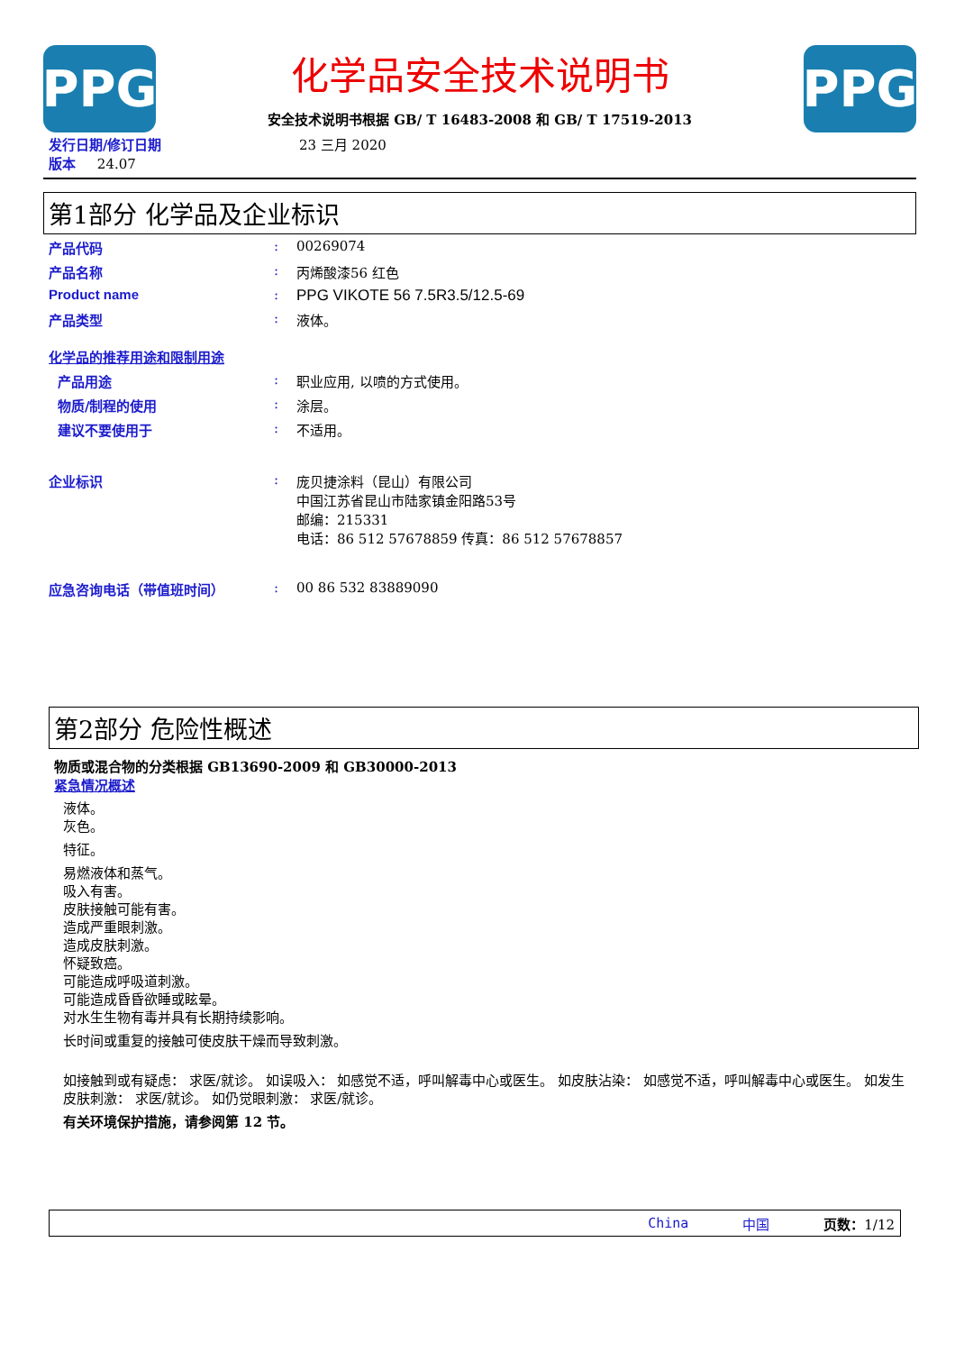PPG
化学品安全技术说明书
安全技术说明书根据 GB/ T 16483-2008 和 GB/ T 17519-2013
PPG
发行日期/修订日期 23 三月 2020
版本 24.07
第1部分 化学品及企业标识
产品代码: 00269074
产品名称: 丙烯酸漆56 红色
Product name: PPG VIKOTE 56 7.5R3.5/12.5-69
产品类型: 液体。
化学品的推荐用途和限制用途
产品用途: 职业应用, 以喷的方式使用。
物质/制程的使用: 涂层。
建议不要使用于: 不适用。
企业标识: 庞贝捷涂料（昆山）有限公司
中国江苏省昆山市陆家镇金阳路53号
邮编：215331
电话：86 512 57678859 传真：86 512 57678857
应急咨询电话（带值班时间）: 00 86 532 83889090
第2部分 危险性概述
物质或混合物的分类根据 GB13690-2009 和 GB30000-2013
紧急情况概述
液体。
灰色。
特征。
易燃液体和蒸气。
吸入有害。
皮肤接触可能有害。
造成严重眼刺激。
造成皮肤刺激。
怀疑致癌。
可能造成呼吸道刺激。
可能造成昏昏欲睡或眩晕。
对水生生物有毒并具有长期持续影响。
长时间或重复的接触可使皮肤干燥而导致刺激。
如接触到或有疑虑： 求医/就诊。 如误吸入： 如感觉不适，呼叫解毒中心或医生。 如皮肤沾染： 如感觉不适，呼叫解毒中心或医生。 如发生皮肤刺激： 求医/就诊。 如仍觉眼刺激： 求医/就诊。
有关环境保护措施，请参阅第 12 节。
China 中国 页数：1/12